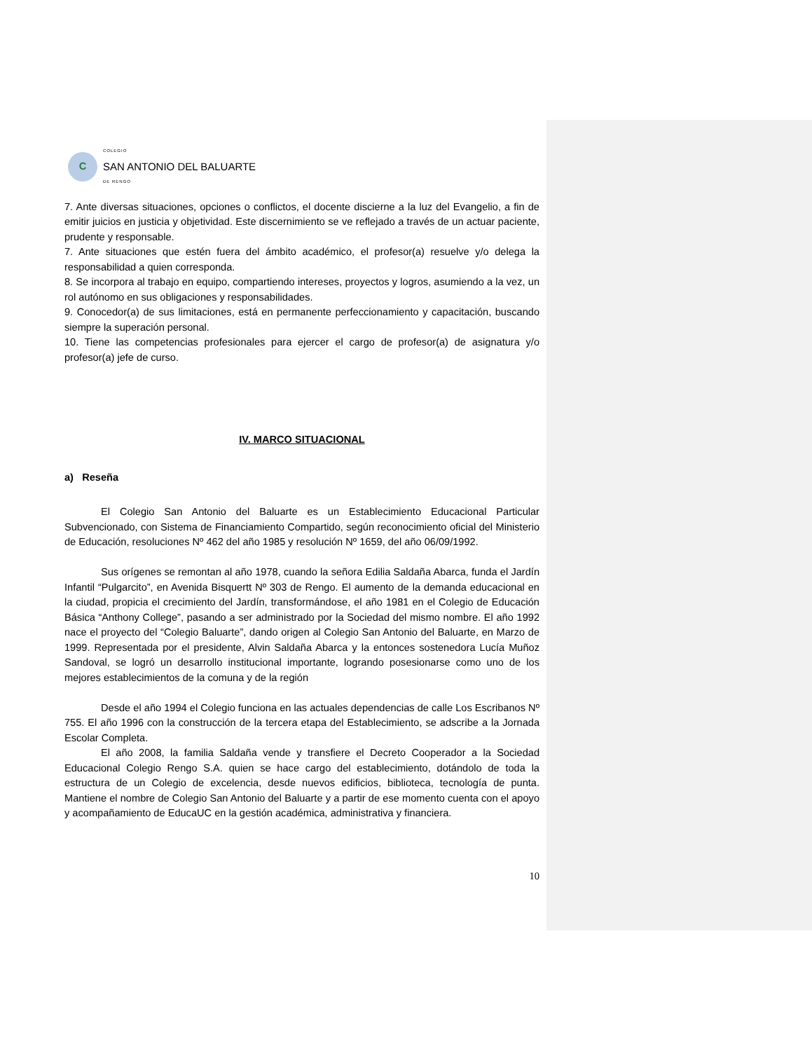C
COLEGIO
SAN ANTONIO DEL BALUARTE
DE RENGO
7. Ante diversas situaciones, opciones o conflictos, el docente discierne a la luz del Evangelio, a fin de emitir juicios en justicia y objetividad. Este discernimiento se ve reflejado a través de un actuar paciente, prudente y responsable.
7. Ante situaciones que estén fuera del ámbito académico, el profesor(a) resuelve y/o delega la responsabilidad a quien corresponda.
8. Se incorpora al trabajo en equipo, compartiendo intereses, proyectos y logros, asumiendo a la vez, un rol autónomo en sus obligaciones y responsabilidades.
9. Conocedor(a) de sus limitaciones, está en permanente perfeccionamiento y capacitación, buscando siempre la superación personal.
10. Tiene las competencias profesionales para ejercer el cargo de profesor(a) de asignatura y/o profesor(a) jefe de curso.
IV. MARCO SITUACIONAL
a) Reseña
El Colegio San Antonio del Baluarte es un Establecimiento Educacional Particular Subvencionado, con Sistema de Financiamiento Compartido, según reconocimiento oficial del Ministerio de Educación, resoluciones Nº 462 del año 1985 y resolución Nº 1659, del año 06/09/1992.
Sus orígenes se remontan al año 1978, cuando la señora Edilia Saldaña Abarca, funda el Jardín Infantil “Pulgarcito”, en Avenida Bisquertt Nº 303 de Rengo. El aumento de la demanda educacional en la ciudad, propicia el crecimiento del Jardín, transformándose, el año 1981 en el Colegio de Educación Básica “Anthony College”, pasando a ser administrado por la Sociedad del mismo nombre. El año 1992 nace el proyecto del “Colegio Baluarte”, dando origen al Colegio San Antonio del Baluarte, en Marzo de 1999. Representada por el presidente, Alvin Saldaña Abarca y la entonces sostenedora Lucía Muñoz Sandoval, se logró un desarrollo institucional importante, logrando posesionarse como uno de los mejores establecimientos de la comuna y de la región
Desde el año 1994 el Colegio funciona en las actuales dependencias de calle Los Escribanos Nº 755. El año 1996 con la construcción de la tercera etapa del Establecimiento, se adscribe a la Jornada Escolar Completa.
El año 2008, la familia Saldaña vende y transfiere el Decreto Cooperador a la Sociedad Educacional Colegio Rengo S.A. quien se hace cargo del establecimiento, dotándolo de toda la estructura de un Colegio de excelencia, desde nuevos edificios, biblioteca, tecnología de punta. Mantiene el nombre de Colegio San Antonio del Baluarte y a partir de ese momento cuenta con el apoyo y acompañamiento de EducaUC en la gestión académica, administrativa y financiera.
10